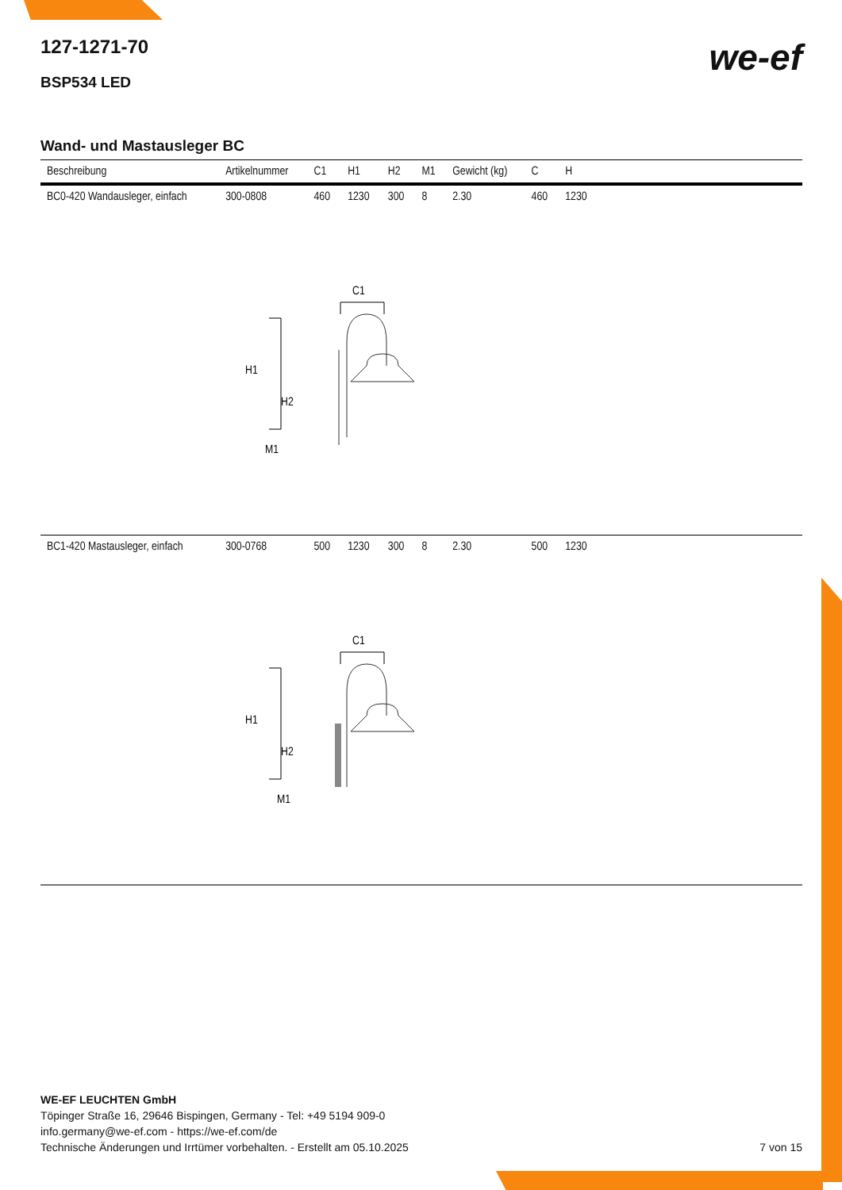we-ef
127-1271-70
BSP534 LED
Wand- und Mastausleger BC
| Beschreibung | Artikelnummer | C1 | H1 | H2 | M1 | Gewicht (kg) | C | H | |
| --- | --- | --- | --- | --- | --- | --- | --- | --- | --- |
| BC0-420 Wandausleger, einfach | 300-0808 | 460 | 1230 | 300 | 8 | 2.30 | 460 | 1230 | |
| C1 H1 H2 M1 | | | | | | | | | |
| BC1-420 Mastausleger, einfach | 300-0768 | 500 | 1230 | 300 | 8 | 2.30 | 500 | 1230 | |
| C1 H1 H2 M1 | | | | | | | | | |
WE-EF LEUCHTEN GmbH
Töpinger Straße 16, 29646 Bispingen, Germany - Tel: +49 5194 909-0
info.germany@we-ef.com - https://we-ef.com/de
Technische Änderungen und Irrtümer vorbehalten. - Erstellt am 05.10.2025 7 von 15